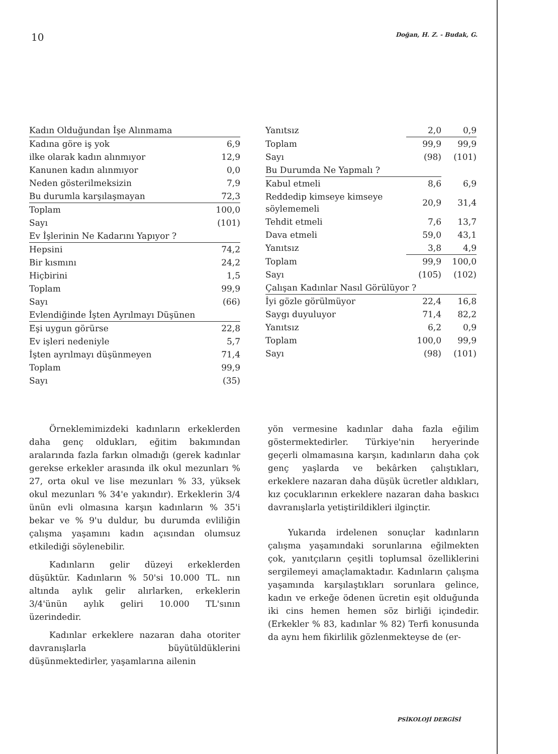10 Doğan, H. Z. - Budak, G.
| Kadın Olduğundan İşe Alınmama | |
| Kadına göre iş yok | 6,9 |
| ilke olarak kadın alınmıyor | 12,9 |
| Kanunen kadın alınmıyor | 0,0 |
| Neden gösterilmeksizin | 7,9 |
| Bu durumla karşılaşmayan | 72,3 |
| Toplam | 100,0 |
| Sayı | (101) |
| Ev İşlerinin Ne Kadarını Yapıyor ? | |
| Hepsini | 74,2 |
| Bir kısmını | 24,2 |
| Hiçbirini | 1,5 |
| Toplam | 99,9 |
| Sayı | (66) |
| Evlendiğinde İşten Ayrılmayı Düşünen | |
| Eşi uygun görürse | 22,8 |
| Ev işleri nedeniyle | 5,7 |
| İşten ayrılmayı düşünmeyen | 71,4 |
| Toplam | 99,9 |
| Sayı | (35) |
| Yanıtsız | 2,0 | 0,9 |
| Toplam | 99,9 | 99,9 |
| Sayı | (98) | (101) |
| Bu Durumda Ne Yapmalı ? | | |
| Kabul etmeli | 8,6 | 6,9 |
| Reddedip kimseye kimseye söylememeli | 20,9 | 31,4 |
| Tehdit etmeli | 7,6 | 13,7 |
| Dava etmeli | 59,0 | 43,1 |
| Yanıtsız | 3,8 | 4,9 |
| Toplam | 99,9 | 100,0 |
| Sayı | (105) | (102) |
| Çalışan Kadınlar Nasıl Görülüyor ? | | |
| İyi gözle görülmüyor | 22,4 | 16,8 |
| Saygı duyuluyor | 71,4 | 82,2 |
| Yanıtsız | 6,2 | 0,9 |
| Toplam | 100,0 | 99,9 |
| Sayı | (98) | (101) |
Örneklemimizdeki kadınların erkeklerden daha genç oldukları, eğitim bakımından aralarında fazla farkın olmadığı (gerek kadınlar gerekse erkekler arasında ilk okul mezunları % 27, orta okul ve lise mezunları % 33, yüksek okul mezunları % 34'e yakındır). Erkeklerin 3/4 ünün evli olmasına karşın kadınların % 35'i bekar ve % 9'u duldur, bu durumda evliliğin çalışma yaşamını kadın açısından olumsuz etkilediği söylenebilir.
Kadınların gelir düzeyi erkeklerden düşüktür. Kadınların % 50'si 10.000 TL. nın altında aylık gelir alırlarken, erkeklerin 3/4'ünün aylık geliri 10.000 TL'sının üzerindedir.
Kadınlar erkeklere nazaran daha otoriter davranışlarla büyütüldüklerini düşünmektedirler, yaşamlarına ailenin
yön vermesine kadınlar daha fazla eğilim göstermektedirler. Türkiye'nin heryerinde geçerli olmamasına karşın, kadınların daha çok genç yaşlarda ve bekârken çalıştıkları, erkeklere nazaran daha düşük ücretler aldıkları, kız çocuklarının erkeklere nazaran daha baskıcı davranışlarla yetiştirildikleri ilginçtir.
Yukarıda irdelenen sonuçlar kadınların çalışma yaşamındaki sorunlarına eğilmekten çok, yanıtçıların çeşitli toplumsal özelliklerini sergilemeyi amaçlamaktadır. Kadınların çalışma yaşamında karşılaştıkları sorunlara gelince, kadın ve erkeğe ödenen ücretin eşit olduğunda iki cins hemen hemen söz birliği içindedir. (Erkekler % 83, kadınlar % 82) Terfi konusunda da aynı hem fikirlilik gözlenmekteyse de (er-
PSİKOLOJİ DERGİSİ